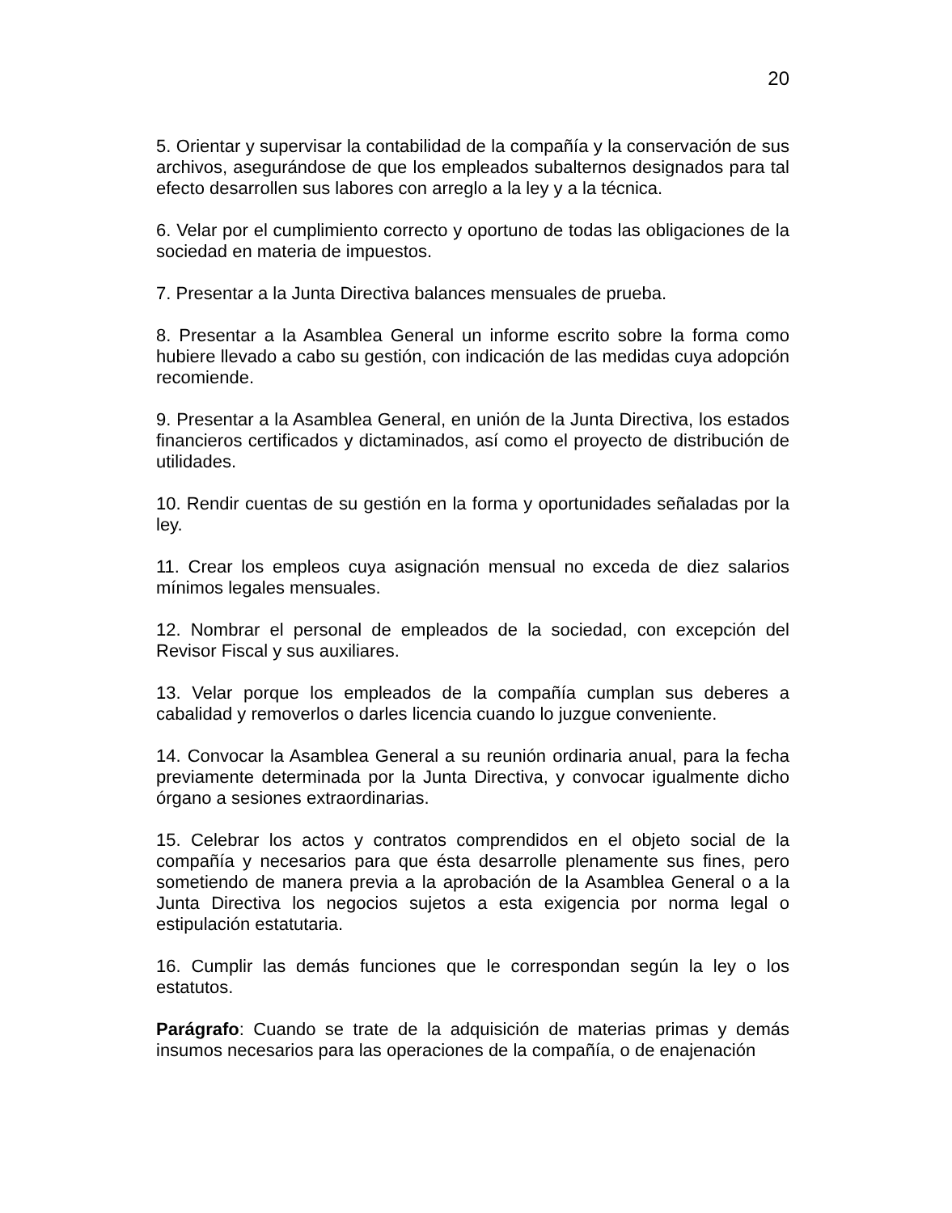20
5. Orientar y supervisar la contabilidad de la compañía y la conservación de sus archivos, asegurándose de que los empleados subalternos designados para tal efecto desarrollen sus labores con arreglo a la ley y a la técnica.
6. Velar por el cumplimiento correcto y oportuno de todas las obligaciones de la sociedad en materia de impuestos.
7. Presentar a la Junta Directiva balances mensuales de prueba.
8. Presentar a la Asamblea General un informe escrito sobre la forma como hubiere llevado a cabo su gestión, con indicación de las medidas cuya adopción recomiende.
9. Presentar a la Asamblea General, en unión de la Junta Directiva, los estados financieros certificados y dictaminados, así como el proyecto de distribución de utilidades.
10. Rendir cuentas de su gestión en la forma y oportunidades señaladas por la ley.
11. Crear los empleos cuya asignación mensual no exceda de diez salarios mínimos legales mensuales.
12. Nombrar el personal de empleados de la sociedad, con excepción del Revisor Fiscal y sus auxiliares.
13. Velar porque los empleados de la compañía cumplan sus deberes a cabalidad y removerlos o darles licencia cuando lo juzgue conveniente.
14. Convocar la Asamblea General a su reunión ordinaria anual, para la fecha previamente determinada por la Junta Directiva, y convocar igualmente dicho órgano a sesiones extraordinarias.
15. Celebrar los actos y contratos comprendidos en el objeto social de la compañía y necesarios para que ésta desarrolle plenamente sus fines, pero sometiendo de manera previa a la aprobación de la Asamblea General o a la Junta Directiva los negocios sujetos a esta exigencia por norma legal o estipulación estatutaria.
16. Cumplir las demás funciones que le correspondan según la ley o los estatutos.
Parágrafo: Cuando se trate de la adquisición de materias primas y demás insumos necesarios para las operaciones de la compañía, o de enajenación